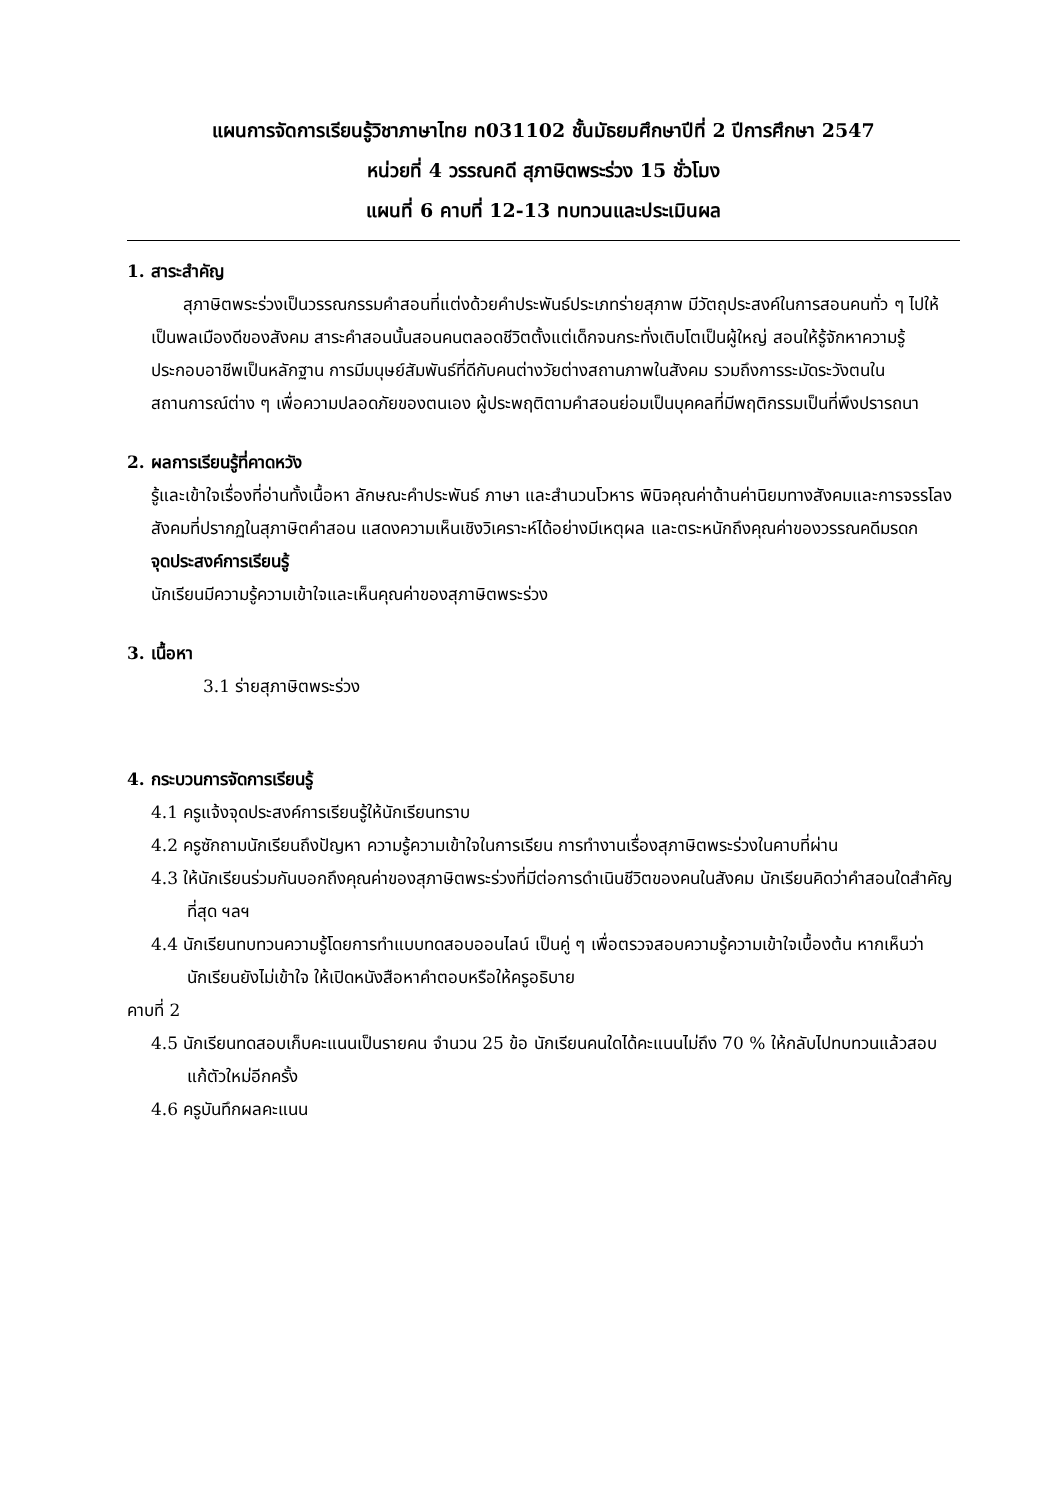แผนการจัดการเรียนรู้วิชาภาษาไทย ท031102 ชั้นมัธยมศึกษาปีที่ 2 ปีการศึกษา 2547
หน่วยที่ 4 วรรณคดี สุภาษิตพระร่วง 15 ชั่วโมง
แผนที่ 6 คาบที่ 12-13 ทบทวนและประเมินผล
1. สาระสำคัญ
สุภาษิตพระร่วงเป็นวรรณกรรมคำสอนที่แต่งด้วยคำประพันธ์ประเภทร่ายสุภาพ มีวัตถุประสงค์ในการสอนคนทั่ว ๆ ไปให้เป็นพลเมืองดีของสังคม สาระคำสอนนั้นสอนคนตลอดชีวิตตั้งแต่เด็กจนกระทั่งเติบโตเป็นผู้ใหญ่ สอนให้รู้จักหาความรู้ ประกอบอาชีพเป็นหลักฐาน การมีมนุษย์สัมพันธ์ที่ดีกับคนต่างวัยต่างสถานภาพในสังคม รวมถึงการระมัดระวังตนในสถานการณ์ต่าง ๆ เพื่อความปลอดภัยของตนเอง ผู้ประพฤติตามคำสอนย่อมเป็นบุคคลที่มีพฤติกรรมเป็นที่พึงปรารถนา
2. ผลการเรียนรู้ที่คาดหวัง
รู้และเข้าใจเรื่องที่อ่านทั้งเนื้อหา ลักษณะคำประพันธ์ ภาษา และสำนวนโวหาร พินิจคุณค่าด้านค่านิยมทางสังคมและการจรรโลงสังคมที่ปรากฏในสุภาษิตคำสอน แสดงความเห็นเชิงวิเคราะห์ได้อย่างมีเหตุผล และตระหนักถึงคุณค่าของวรรณคดีมรดก
จุดประสงค์การเรียนรู้
นักเรียนมีความรู้ความเข้าใจและเห็นคุณค่าของสุภาษิตพระร่วง
3. เนื้อหา
3.1 ร่ายสุภาษิตพระร่วง
4. กระบวนการจัดการเรียนรู้
4.1 ครูแจ้งจุดประสงค์การเรียนรู้ให้นักเรียนทราบ
4.2 ครูซักถามนักเรียนถึงปัญหา ความรู้ความเข้าใจในการเรียน การทำงานเรื่องสุภาษิตพระร่วงในคาบที่ผ่าน
4.3 ให้นักเรียนร่วมกันบอกถึงคุณค่าของสุภาษิตพระร่วงที่มีต่อการดำเนินชีวิตของคนในสังคม นักเรียนคิดว่าคำสอนใดสำคัญที่สุด ฯลฯ
4.4 นักเรียนทบทวนความรู้โดยการทำแบบทดสอบออนไลน์ เป็นคู่ ๆ เพื่อตรวจสอบความรู้ความเข้าใจเบื้องต้น หากเห็นว่านักเรียนยังไม่เข้าใจ ให้เปิดหนังสือหาคำตอบหรือให้ครูอธิบาย
คาบที่ 2
4.5 นักเรียนทดสอบเก็บคะแนนเป็นรายคน จำนวน 25 ข้อ นักเรียนคนใดได้คะแนนไม่ถึง 70 % ให้กลับไปทบทวนแล้วสอบแก้ตัวใหม่อีกครั้ง
4.6 ครูบันทึกผลคะแนน